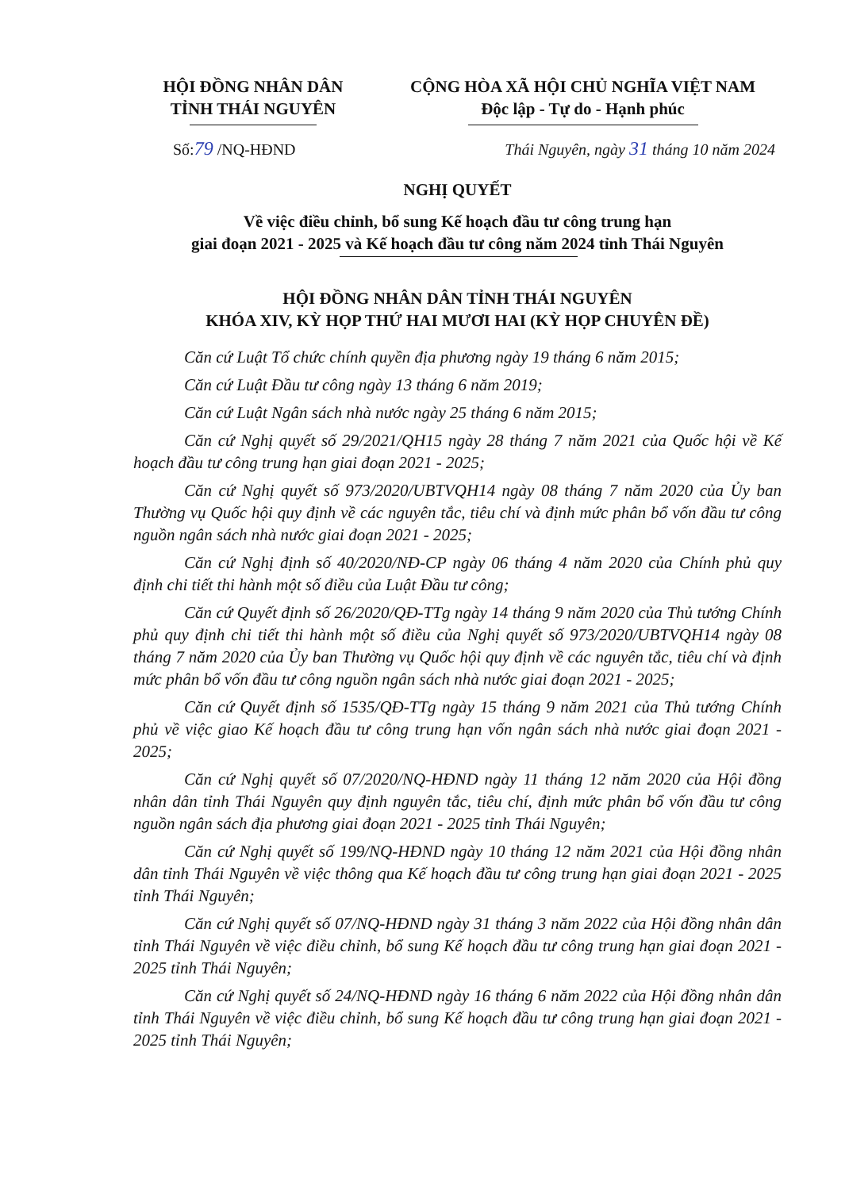HỘI ĐỒNG NHÂN DÂN
TỈNH THÁI NGUYÊN
CỘNG HÒA XÃ HỘI CHỦ NGHĨA VIỆT NAM
Độc lập - Tự do - Hạnh phúc
Số:79 /NQ-HĐND Thái Nguyên, ngày 31 tháng 10 năm 2024
NGHỊ QUYẾT
Về việc điều chỉnh, bổ sung Kế hoạch đầu tư công trung hạn
giai đoạn 2021 - 2025 và Kế hoạch đầu tư công năm 2024 tỉnh Thái Nguyên
HỘI ĐỒNG NHÂN DÂN TỈNH THÁI NGUYÊN
KHÓA XIV, KỲ HỌP THỨ HAI MƯƠI HAI (KỲ HỌP CHUYÊN ĐỀ)
Căn cứ Luật Tổ chức chính quyền địa phương ngày 19 tháng 6 năm 2015;
Căn cứ Luật Đầu tư công ngày 13 tháng 6 năm 2019;
Căn cứ Luật Ngân sách nhà nước ngày 25 tháng 6 năm 2015;
Căn cứ Nghị quyết số 29/2021/QH15 ngày 28 tháng 7 năm 2021 của Quốc hội về Kế hoạch đầu tư công trung hạn giai đoạn 2021 - 2025;
Căn cứ Nghị quyết số 973/2020/UBTVQH14 ngày 08 tháng 7 năm 2020 của Ủy ban Thường vụ Quốc hội quy định về các nguyên tắc, tiêu chí và định mức phân bổ vốn đầu tư công nguồn ngân sách nhà nước giai đoạn 2021 - 2025;
Căn cứ Nghị định số 40/2020/NĐ-CP ngày 06 tháng 4 năm 2020 của Chính phủ quy định chi tiết thi hành một số điều của Luật Đầu tư công;
Căn cứ Quyết định số 26/2020/QĐ-TTg ngày 14 tháng 9 năm 2020 của Thủ tướng Chính phủ quy định chi tiết thi hành một số điều của Nghị quyết số 973/2020/UBTVQH14 ngày 08 tháng 7 năm 2020 của Ủy ban Thường vụ Quốc hội quy định về các nguyên tắc, tiêu chí và định mức phân bổ vốn đầu tư công nguồn ngân sách nhà nước giai đoạn 2021 - 2025;
Căn cứ Quyết định số 1535/QĐ-TTg ngày 15 tháng 9 năm 2021 của Thủ tướng Chính phủ về việc giao Kế hoạch đầu tư công trung hạn vốn ngân sách nhà nước giai đoạn 2021 - 2025;
Căn cứ Nghị quyết số 07/2020/NQ-HĐND ngày 11 tháng 12 năm 2020 của Hội đồng nhân dân tỉnh Thái Nguyên quy định nguyên tắc, tiêu chí, định mức phân bổ vốn đầu tư công nguồn ngân sách địa phương giai đoạn 2021 - 2025 tỉnh Thái Nguyên;
Căn cứ Nghị quyết số 199/NQ-HĐND ngày 10 tháng 12 năm 2021 của Hội đồng nhân dân tỉnh Thái Nguyên về việc thông qua Kế hoạch đầu tư công trung hạn giai đoạn 2021 - 2025 tỉnh Thái Nguyên;
Căn cứ Nghị quyết số 07/NQ-HĐND ngày 31 tháng 3 năm 2022 của Hội đồng nhân dân tỉnh Thái Nguyên về việc điều chỉnh, bổ sung Kế hoạch đầu tư công trung hạn giai đoạn 2021 - 2025 tỉnh Thái Nguyên;
Căn cứ Nghị quyết số 24/NQ-HĐND ngày 16 tháng 6 năm 2022 của Hội đồng nhân dân tỉnh Thái Nguyên về việc điều chỉnh, bổ sung Kế hoạch đầu tư công trung hạn giai đoạn 2021 - 2025 tỉnh Thái Nguyên;